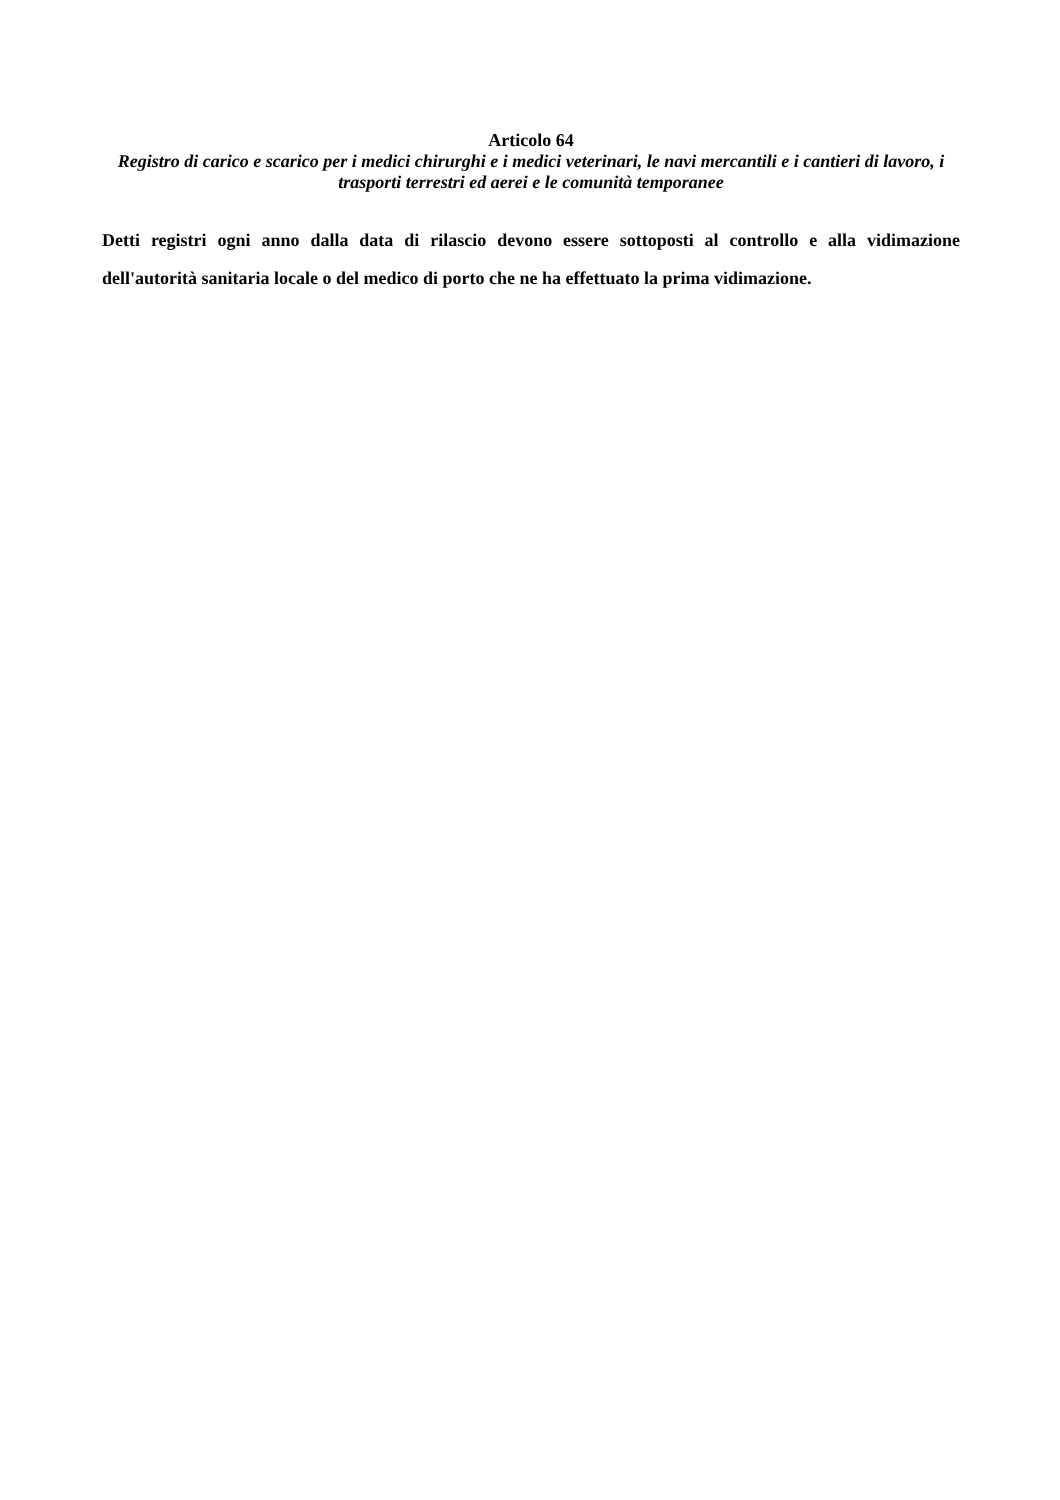Articolo 64
Registro di carico e scarico per i medici chirurghi e i medici veterinari, le navi mercantili e i cantieri di lavoro, i trasporti terrestri ed aerei e le comunità temporanee
Detti registri ogni anno dalla data di rilascio devono essere sottoposti al controllo e alla vidimazione dell'autorità sanitaria locale o del medico di porto che ne ha effettuato la prima vidimazione.